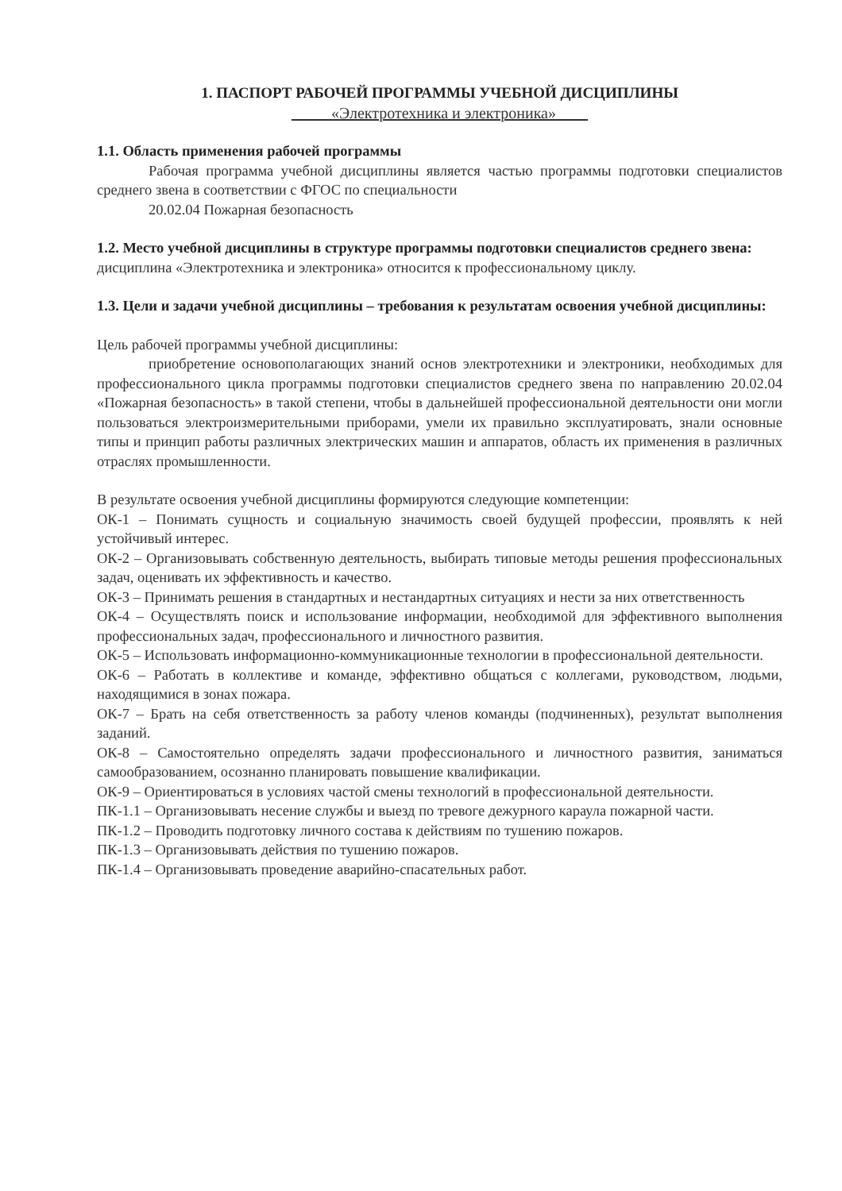1. ПАСПОРТ РАБОЧЕЙ ПРОГРАММЫ УЧЕБНОЙ ДИСЦИПЛИНЫ
_____«Электротехника и электроника»____
1.1. Область применения рабочей программы
Рабочая программа учебной дисциплины является частью программы подготовки специалистов среднего звена в соответствии с ФГОС по специальности
20.02.04 Пожарная безопасность
1.2. Место учебной дисциплины в структуре программы подготовки специалистов среднего звена:
дисциплина «Электротехника и электроника» относится к профессиональному циклу.
1.3. Цели и задачи учебной дисциплины – требования к результатам освоения учебной дисциплины:
Цель рабочей программы учебной дисциплины:
приобретение основополагающих знаний основ электротехники и электроники, необходимых для профессионального цикла программы подготовки специалистов среднего звена по направлению 20.02.04 «Пожарная безопасность» в такой степени, чтобы в дальнейшей профессиональной деятельности они могли пользоваться электроизмерительными приборами, умели их правильно эксплуатировать, знали основные типы и принцип работы различных электрических машин и аппаратов, область их применения в различных отраслях промышленности.
В результате освоения учебной дисциплины формируются следующие компетенции:
ОК-1 – Понимать сущность и социальную значимость своей будущей профессии, проявлять к ней устойчивый интерес.
ОК-2 – Организовывать собственную деятельность, выбирать типовые методы решения профессиональных задач, оценивать их эффективность и качество.
ОК-3 – Принимать решения в стандартных и нестандартных ситуациях и нести за них ответственность
ОК-4 – Осуществлять поиск и использование информации, необходимой для эффективного выполнения профессиональных задач, профессионального и личностного развития.
ОК-5 – Использовать информационно-коммуникационные технологии в профессиональной деятельности.
ОК-6 – Работать в коллективе и команде, эффективно общаться с коллегами, руководством, людьми, находящимися в зонах пожара.
ОК-7 – Брать на себя ответственность за работу членов команды (подчиненных), результат выполнения заданий.
ОК-8 – Самостоятельно определять задачи профессионального и личностного развития, заниматься самообразованием, осознанно планировать повышение квалификации.
ОК-9 – Ориентироваться в условиях частой смены технологий в профессиональной деятельности.
ПК-1.1 – Организовывать несение службы и выезд по тревоге дежурного караула пожарной части.
ПК-1.2 – Проводить подготовку личного состава к действиям по тушению пожаров.
ПК-1.3 – Организовывать действия по тушению пожаров.
ПК-1.4 – Организовывать проведение аварийно-спасательных работ.